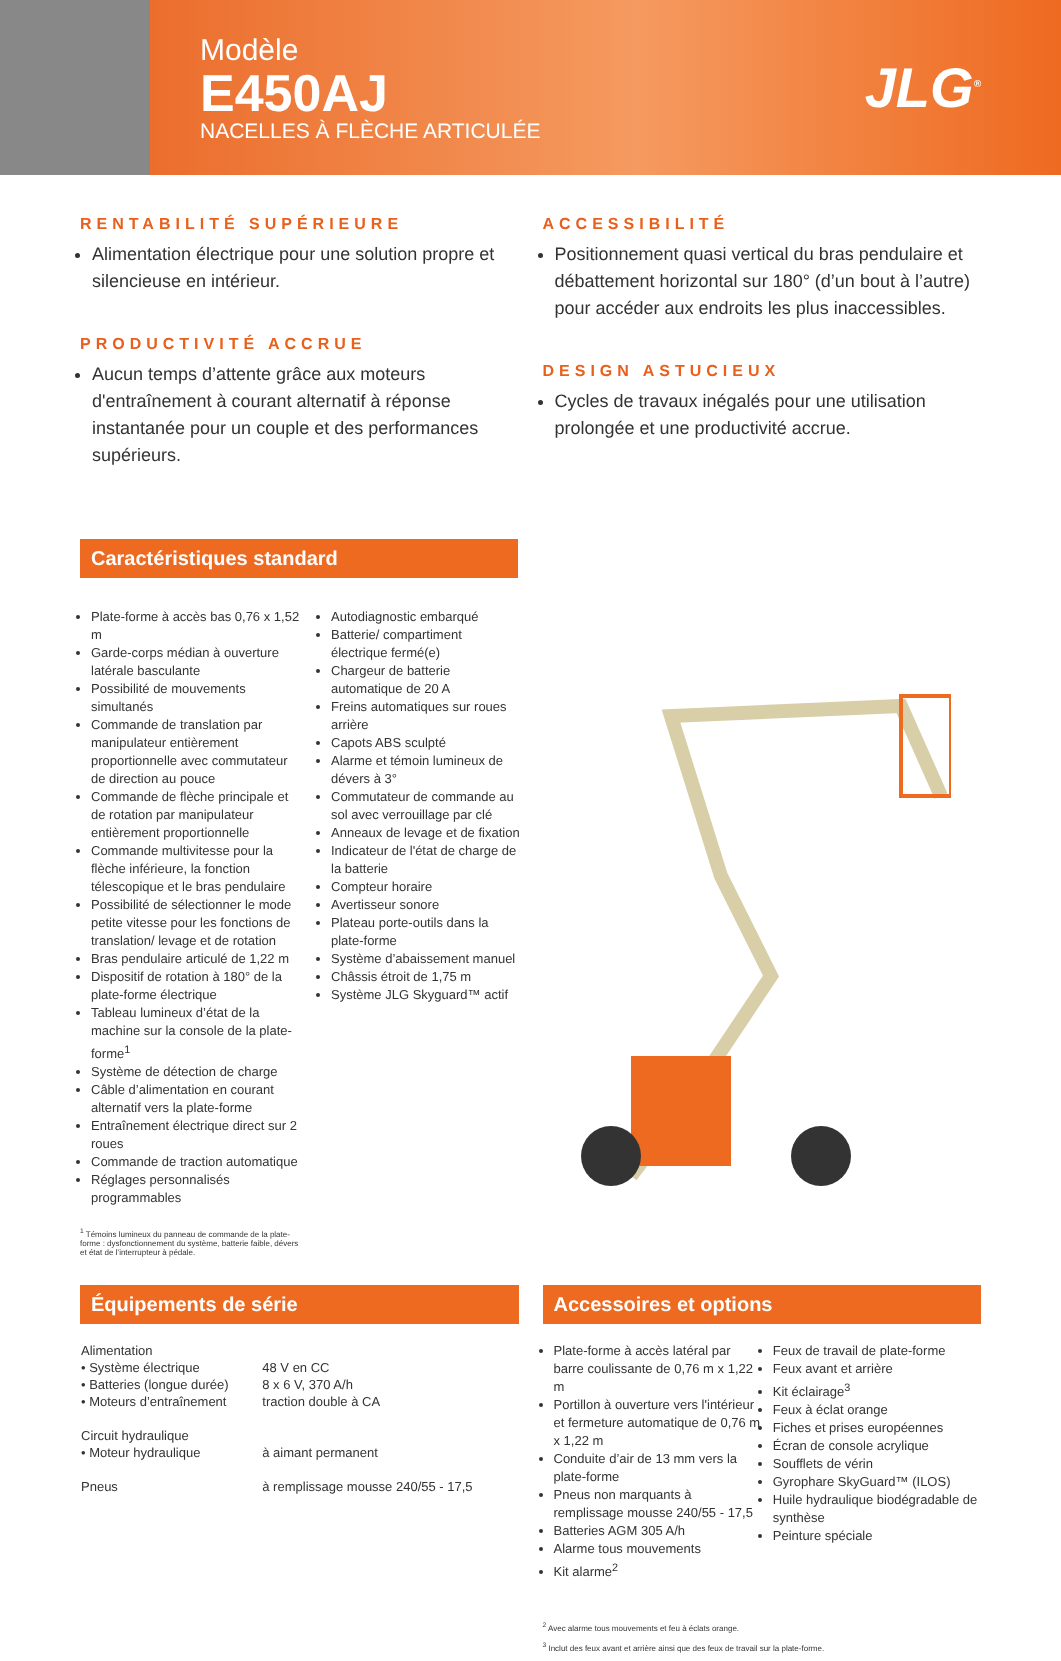Modèle
E450AJ
NACELLES À FLÈCHE ARTICULÉE
JLG<sup>®</sup>
RENTABILITÉ SUPÉRIEURE
Alimentation électrique pour une solution propre et silencieuse en intérieur.
PRODUCTIVITÉ ACCRUE
Aucun temps d’attente grâce aux moteurs d'entraînement à courant alternatif à réponse instantanée pour un couple et des performances supérieurs.
ACCESSIBILITÉ
Positionnement quasi vertical du bras pendulaire et débattement horizontal sur 180° (d’un bout à l’autre) pour accéder aux endroits les plus inaccessibles.
DESIGN ASTUCIEUX
Cycles de travaux inégalés pour une utilisation prolongée et une productivité accrue.
Caractéristiques standard
Plate-forme à accès bas 0,76 x 1,52 m
Garde-corps médian à ouverture latérale basculante
Possibilité de mouvements simultanés
Commande de translation par manipulateur entièrement proportionnelle avec commutateur de direction au pouce
Commande de flèche principale et de rotation par manipulateur entièrement proportionnelle
Commande multivitesse pour la flèche inférieure, la fonction télescopique et le bras pendulaire
Possibilité de sélectionner le mode petite vitesse pour les fonctions de translation/ levage et de rotation
Bras pendulaire articulé de 1,22 m
Dispositif de rotation à 180° de la plate-forme électrique
Tableau lumineux d’état de la machine sur la console de la plate-forme<sup>1</sup>
Système de détection de charge
Câble d’alimentation en courant alternatif vers la plate-forme
Entraînement électrique direct sur 2 roues
Commande de traction automatique
Réglages personnalisés programmables
<sup>1</sup> Témoins lumineux du panneau de commande de la plate-forme : dysfonctionnement du système, batterie faible, dévers et état de l’interrupteur à pédale.
Autodiagnostic embarqué
Batterie/ compartiment électrique fermé(e)
Chargeur de batterie automatique de 20 A
Freins automatiques sur roues arrière
Capots ABS sculpté
Alarme et témoin lumineux de dévers à 3°
Commutateur de commande au sol avec verrouillage par clé
Anneaux de levage et de fixation
Indicateur de l'état de charge de la batterie
Compteur horaire
Avertisseur sonore
Plateau porte-outils dans la plate-forme
Système d’abaissement manuel
Châssis étroit de 1,75 m
Système JLG Skyguard™ actif
Équipements de série
| Alimentation | |
| • Système électrique | 48 V en CC |
| • Batteries (longue durée) | 8 x 6 V, 370 A/h |
| • Moteurs d’entraînement | traction double à CA |
| Circuit hydraulique | |
| • Moteur hydraulique | à aimant permanent |
| Pneus | à remplissage mousse 240/55 - 17,5 |
Accessoires et options
Plate-forme à accès latéral par barre coulissante de 0,76 m x 1,22 m
Portillon à ouverture vers l'intérieur et fermeture automatique de 0,76 m x 1,22 m
Conduite d’air de 13 mm vers la plate-forme
Pneus non marquants à remplissage mousse 240/55 - 17,5
Batteries AGM 305 A/h
Alarme tous mouvements
Kit alarme<sup>2</sup>
Feux de travail de plate-forme
Feux avant et arrière
Kit éclairage<sup>3</sup>
Feux à éclat orange
Fiches et prises européennes
Écran de console acrylique
Soufflets de vérin
Gyrophare SkyGuard™ (ILOS)
Huile hydraulique biodégradable de synthèse
Peinture spéciale
<sup>2</sup> Avec alarme tous mouvements et feu à éclats orange.
<sup>3</sup> Inclut des feux avant et arrière ainsi que des feux de travail sur la plate-forme.